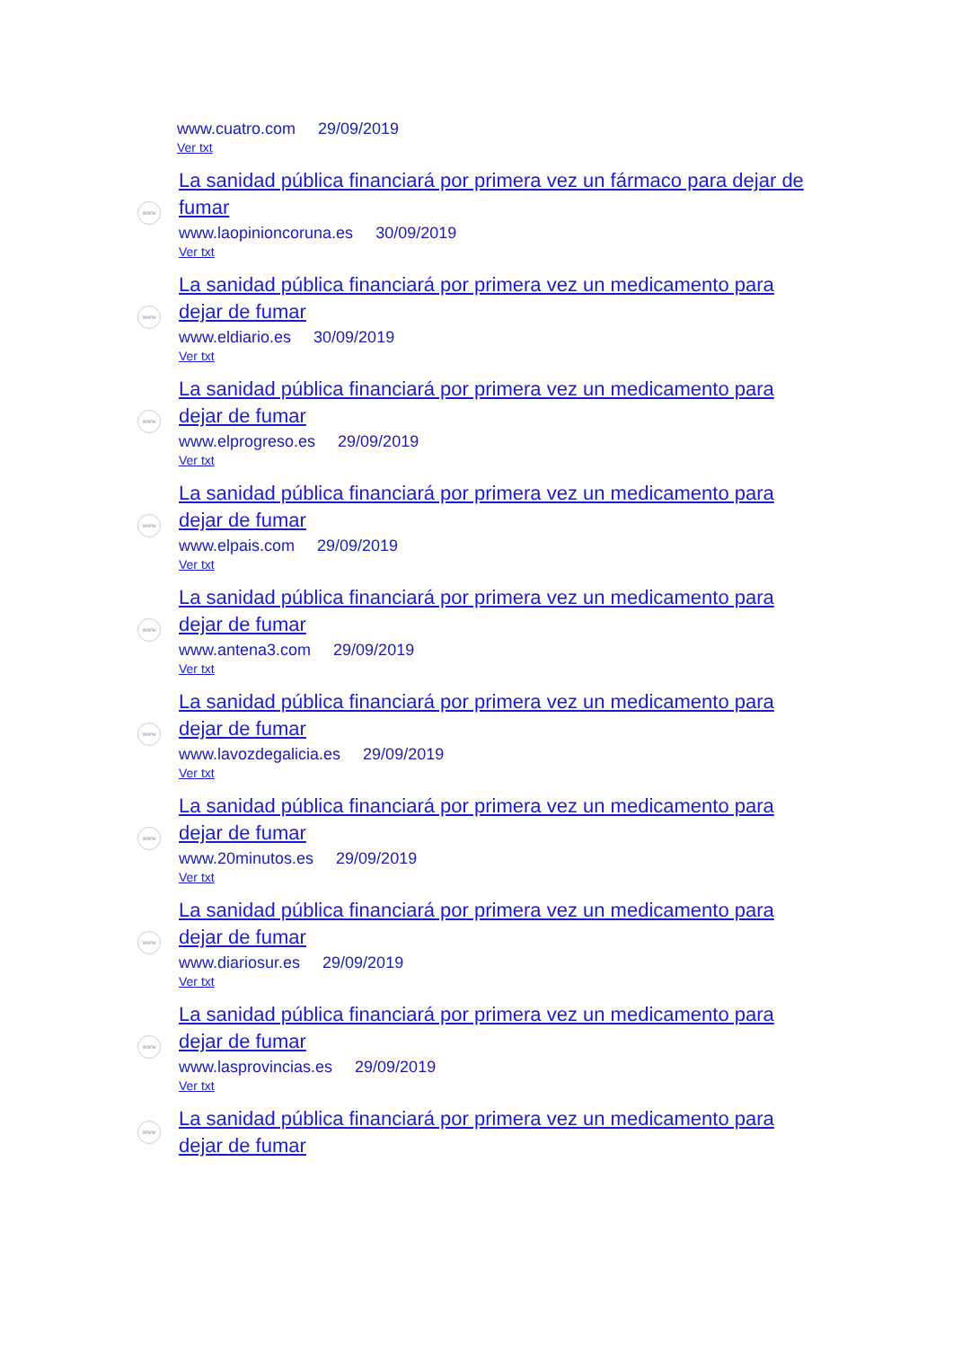www.cuatro.com 29/09/2019
Ver txt
www
La sanidad pública financiará por primera vez un fármaco para dejar de fumar
www.laopinioncoruna.es 30/09/2019
Ver txt
www
La sanidad pública financiará por primera vez un medicamento para dejar de fumar
www.eldiario.es 30/09/2019
Ver txt
www
La sanidad pública financiará por primera vez un medicamento para dejar de fumar
www.elprogreso.es 29/09/2019
Ver txt
www
La sanidad pública financiará por primera vez un medicamento para dejar de fumar
www.elpais.com 29/09/2019
Ver txt
www
La sanidad pública financiará por primera vez un medicamento para dejar de fumar
www.antena3.com 29/09/2019
Ver txt
www
La sanidad pública financiará por primera vez un medicamento para dejar de fumar
www.lavozdegalicia.es 29/09/2019
Ver txt
www
La sanidad pública financiará por primera vez un medicamento para dejar de fumar
www.20minutos.es 29/09/2019
Ver txt
www
La sanidad pública financiará por primera vez un medicamento para dejar de fumar
www.diariosur.es 29/09/2019
Ver txt
www
La sanidad pública financiará por primera vez un medicamento para dejar de fumar
www.lasprovincias.es 29/09/2019
Ver txt
www
La sanidad pública financiará por primera vez un medicamento para dejar de fumar